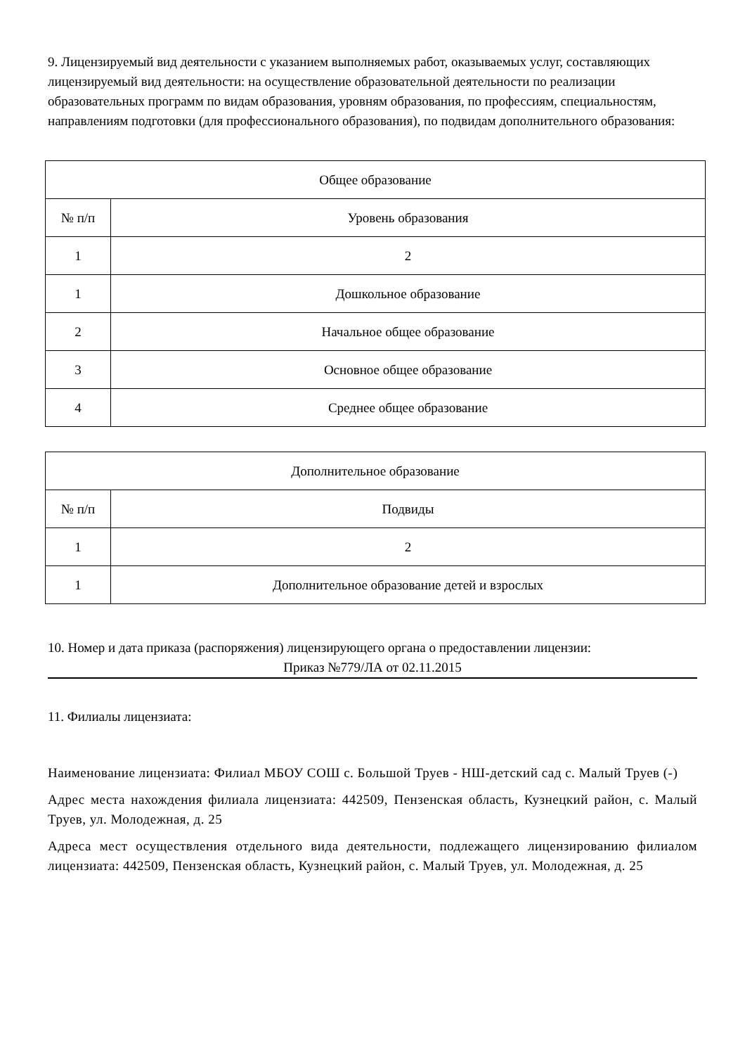9. Лицензируемый вид деятельности с указанием выполняемых работ, оказываемых услуг, составляющих лицензируемый вид деятельности: на осуществление образовательной деятельности по реализации образовательных программ по видам образования, уровням образования, по профессиям, специальностям, направлениям подготовки (для профессионального образования), по подвидам дополнительного образования:
| Общее образование | |
| --- | --- |
| № п/п | Уровень образования |
| 1 | 2 |
| 1 | Дошкольное образование |
| 2 | Начальное общее образование |
| 3 | Основное общее образование |
| 4 | Среднее общее образование |
| Дополнительное образование | |
| --- | --- |
| № п/п | Подвиды |
| 1 | 2 |
| 1 | Дополнительное образование детей и взрослых |
10. Номер и дата приказа (распоряжения) лицензирующего органа о предоставлении лицензии:
Приказ №779/ЛА от 02.11.2015
11. Филиалы лицензиата:
Наименование лицензиата: Филиал МБОУ СОШ с. Большой Труев - НШ-детский сад с. Малый Труев (-)
Адрес места нахождения филиала лицензиата: 442509, Пензенская область, Кузнецкий район, с. Малый Труев, ул. Молодежная, д. 25
Адреса мест осуществления отдельного вида деятельности, подлежащего лицензированию филиалом лицензиата: 442509, Пензенская область, Кузнецкий район, с. Малый Труев, ул. Молодежная, д. 25